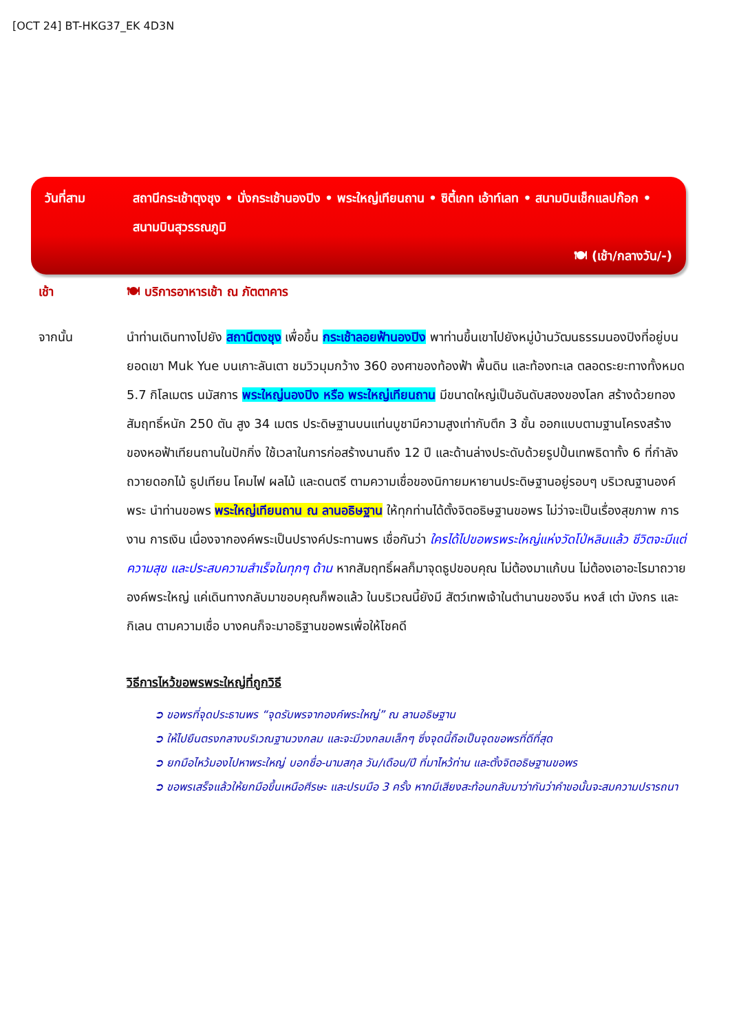[OCT 24] BT-HKG37_EK 4D3N
วันที่สาม สถานีกระเช้าตุงชุง • นั่งกระเช้านองปิง • พระใหญ่เทียนถาน • ซิตี้เกท เอ้าท์เลท • สนามบินเช็กแลปก๊อก • สนามบินสุวรรณภูมิ
🍽 (เช้า/กลางวัน/-)
เช้า 🍽 บริการอาหารเช้า ณ ภัตตาคาร
จากนั้น นำท่านเดินทางไปยัง สถานีตงชุง เพื่อขึ้น กระเช้าลอยฟ้านองปิง พาท่านขึ้นเขาไปยังหมู่บ้านวัฒนธรรมนองปิงที่อยู่บนยอดเขา Muk Yue บนเกาะลันเตา ชมวิวมุมกว้าง 360 องศาของท้องฟ้า พื้นดิน และท้องทะเล ตลอดระยะทางทั้งหมด 5.7 กิโลเมตร นมัสการ พระใหญ่นองปิง หรือ พระใหญ่เทียนถาน มีขนาดใหญ่เป็นอันดับสองของโลก สร้างด้วยทองสัมฤทธิ์หนัก 250 ตัน สูง 34 เมตร ประดิษฐานบนแท่นบูชามีความสูงเท่ากับตึก 3 ชั้น ออกแบบตามฐานโครงสร้างของหอฟ้าเทียนถานในปักกิ่ง ใช้เวลาในการก่อสร้างนานถึง 12 ปี และด้านล่างประดับด้วยรูปปั้นเทพธิดาทั้ง 6 ที่กำลังถวายดอกไม้ ธูปเทียน โคมไฟ ผลไม้ และดนตรี ตามความเชื่อของนิกายมหายานประดิษฐานอยู่รอบๆ บริเวณฐานองค์พระ นำท่านขอพร พระใหญ่เทียนถาน ณ ลานอธิษฐาน ให้ทุกท่านได้ตั้งจิตอธิษฐานขอพร ไม่ว่าจะเป็นเรื่องสุขภาพ การงาน การเงิน เนื่องจากองค์พระเป็นปรางค์ประทานพร เชื่อกันว่า ใครได้ไปขอพรพระใหญ่แห่งวัดโป่หลินแล้ว ชีวิตจะมีแต่ความสุข และประสบความสำเร็จในทุกๆ ด้าน หากสัมฤทธิ์ผลก็มาจุดธูปขอบคุณ ไม่ต้องมาแก้บน ไม่ต้องเอาอะไรมาถวายองค์พระใหญ่ แค่เดินทางกลับมาขอบคุณก็พอแล้ว ในบริเวณนี้ยังมี สัตว์เทพเจ้าในตำนานของจีน หงส์ เต่า มังกร และ กิเลน ตามความเชื่อ บางคนก็จะมาอธิฐานขอพรเพื่อให้โชคดี
วิธีการไหว้ขอพรพระใหญ่ที่ถูกวิธี
➲ ขอพรที่จุดประธานพร “จุดรับพรจากองค์พระใหญ่” ณ ลานอธิษฐาน
➲ ให้ไปยืนตรงกลางบริเวณฐานวงกลม และจะมีวงกลมเล็กๆ ซึ่งจุดนี้ถือเป็นจุดขอพรที่ดีที่สุด
➲ ยกมือไหว้มองไปหาพระใหญ่ บอกชื่อ-นามสกุล วัน/เดือน/ปี ที่มาไหว้ท่าน และตั้งจิตอธิษฐานขอพร
➲ ขอพรเสร็จแล้วให้ยกมือขึ้นเหนือศีรษะ และปรบมือ 3 ครั้ง หากมีเสียงสะท้อนกลับมาว่ากันว่าคำขอนั้นจะสมความปรารถนา